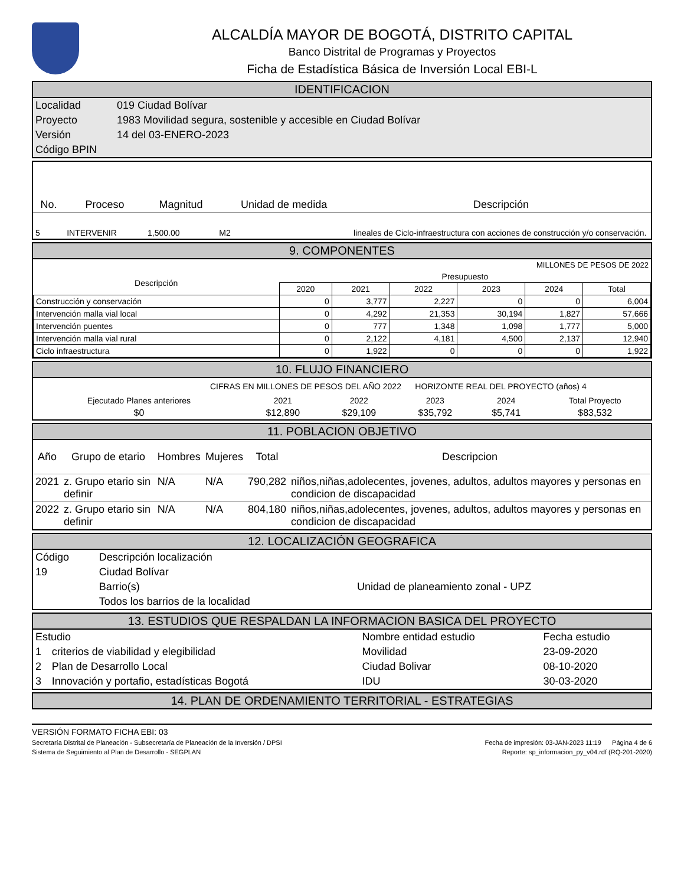ALCALDÍA MAYOR DE BOGOTÁ, DISTRITO CAPITAL
Banco Distrital de Programas y Proyectos
Ficha de Estadística Básica de Inversión Local EBI-L
IDENTIFICACION
| Localidad | 019 Ciudad Bolívar |
| Proyecto | 1983 Movilidad segura, sostenible y accesible en Ciudad Bolívar |
| Versión | 14 del 03-ENERO-2023 |
| Código BPIN | |
| No. | Proceso | Magnitud | Unidad de medida | Descripción |
| --- | --- | --- | --- | --- |
| 5 | INTERVENIR | 1,500.00 | M2 | lineales de Ciclo-infraestructura con acciones de construcción y/o conservación. |
9. COMPONENTES
MILLONES DE PESOS DE 2022
| Descripción | Presupuesto | | | | | |
| | 2020 | 2021 | 2022 | 2023 | 2024 | Total |
| Construcción y conservación | 0 | 3,777 | 2,227 | 0 | 0 | 6,004 |
| Intervención malla vial local | 0 | 4,292 | 21,353 | 30,194 | 1,827 | 57,666 |
| Intervención puentes | 0 | 777 | 1,348 | 1,098 | 1,777 | 5,000 |
| Intervención malla vial rural | 0 | 2,122 | 4,181 | 4,500 | 2,137 | 12,940 |
| Ciclo infraestructura | 0 | 1,922 | 0 | 0 | 0 | 1,922 |
10. FLUJO FINANCIERO
CIFRAS EN MILLONES DE PESOS DEL AÑO 2022 HORIZONTE REAL DEL PROYECTO (años) 4
| Ejecutado Planes anteriores | 2021 | 2022 | 2023 | 2024 | Total Proyecto |
| $0 | $12,890 | $29,109 | $35,792 | $5,741 | $83,532 |
11. POBLACION OBJETIVO
| Año | Grupo de etario | Hombres | Mujeres | Total | Descripcion |
| --- | --- | --- | --- | --- | --- |
| 2021 | z. Grupo etario sin definir | N/A | N/A | 790,282 | niños,niñas,adolecentes, jovenes, adultos, adultos mayores y personas en condicion de discapacidad |
| 2022 | z. Grupo etario sin definir | N/A | N/A | 804,180 | niños,niñas,adolecentes, jovenes, adultos, adultos mayores y personas en condicion de discapacidad |
12. LOCALIZACIÓN GEOGRAFICA
| Código | Descripción localización | |
| 19 | Ciudad Bolívar | |
| | Barrio(s) | Unidad de planeamiento zonal - UPZ |
| | Todos los barrios de la localidad | |
13. ESTUDIOS QUE RESPALDAN LA INFORMACION BASICA DEL PROYECTO
| Estudio | | Nombre entidad estudio | Fecha estudio |
| 1 | criterios de viabilidad y elegibilidad | Movilidad | 23-09-2020 |
| 2 | Plan de Desarrollo Local | Ciudad Bolivar | 08-10-2020 |
| 3 | Innovación y portafio, estadísticas Bogotá | IDU | 30-03-2020 |
14. PLAN DE ORDENAMIENTO TERRITORIAL - ESTRATEGIAS
VERSIÓN FORMATO FICHA EBI: 03
Secretaría Distrital de Planeación - Subsecretaría de Planeación de la Inversión / DPSI Fecha de impresión: 03-JAN-2023 11:19 Página 4 de 6
Sistema de Seguimiento al Plan de Desarrollo - SEGPLAN Reporte: sp_informacion_py_v04.rdf (RQ-201-2020)